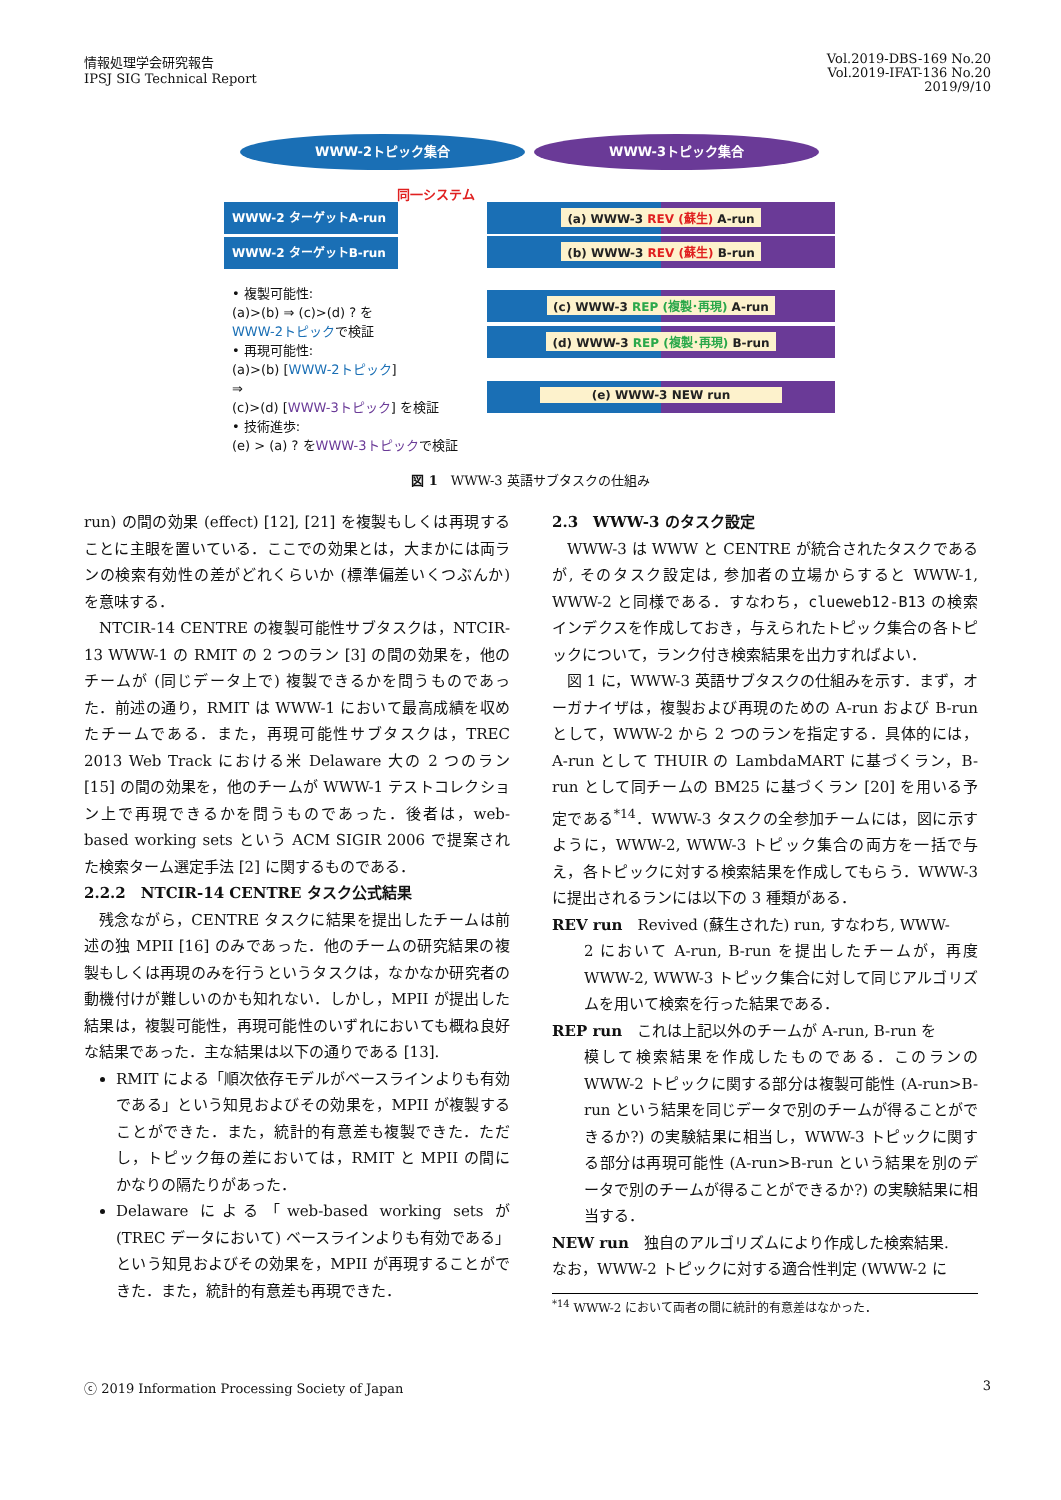情報処理学会研究報告
IPSJ SIG Technical Report
Vol.2019-DBS-169 No.20
Vol.2019-IFAT-136 No.20
2019/9/10
WWW-2トピック集合 WWW-3トピック集合
同一システム
WWW-2 ターゲットA-run
WWW-2 ターゲットB-run
(a) WWW-3 REV (蘇生) A-run
(b) WWW-3 REV (蘇生) B-run
(c) WWW-3 REP (複製･再現) A-run
(d) WWW-3 REP (複製･再現) B-run
(e) WWW-3 NEW run
• 複製可能性:
(a)>(b) ⇒ (c)>(d) ? を
WWW-2トピックで検証
• 再現可能性:
(a)>(b) [WWW-2トピック]
⇒
(c)>(d) [WWW-3トピック] を検証
• 技術進歩:
(e) > (a) ? をWWW-3トピックで検証
図 1　WWW-3 英語サブタスクの仕組み
run) の間の効果 (effect) [12], [21] を複製もしくは再現することに主眼を置いている．ここでの効果とは，大まかには両ランの検索有効性の差がどれくらいか (標準偏差いくつぶんか) を意味する．
NTCIR-14 CENTRE の複製可能性サブタスクは，NTCIR-13 WWW-1 の RMIT の 2 つのラン [3] の間の効果を，他のチームが (同じデータ上で) 複製できるかを問うものであった．前述の通り，RMIT は WWW-1 において最高成績を収めたチームである．また，再現可能性サブタスクは，TREC 2013 Web Track における米 Delaware 大の 2 つのラン [15] の間の効果を，他のチームが WWW-1 テストコレクション上で再現できるかを問うものであった．後者は，web-based working sets という ACM SIGIR 2006 で提案された検索ターム選定手法 [2] に関するものである．
2.2.2　NTCIR-14 CENTRE タスク公式結果
残念ながら，CENTRE タスクに結果を提出したチームは前述の独 MPII [16] のみであった．他のチームの研究結果の複製もしくは再現のみを行うというタスクは，なかなか研究者の動機付けが難しいのかも知れない．しかし，MPII が提出した結果は，複製可能性，再現可能性のいずれにおいても概ね良好な結果であった．主な結果は以下の通りである [13].
RMIT による「順次依存モデルがベースラインよりも有効である」という知見およびその効果を，MPII が複製することができた．また，統計的有意差も複製できた．ただし，トピック毎の差においては，RMIT と MPII の間にかなりの隔たりがあった．
Delaware による「web-based working sets が (TREC データにおいて) ベースラインよりも有効である」という知見およびその効果を，MPII が再現することができた．また，統計的有意差も再現できた．
2.3　WWW-3 のタスク設定
WWW-3 は WWW と CENTRE が統合されたタスクであるが, そのタスク設定は, 参加者の立場からすると WWW-1, WWW-2 と同様である．すなわち，clueweb12-B13 の検索インデクスを作成しておき，与えられたトピック集合の各トピックについて，ランク付き検索結果を出力すればよい．
図 1 に，WWW-3 英語サブタスクの仕組みを示す．まず，オーガナイザは，複製および再現のための A-run および B-run として，WWW-2 から 2 つのランを指定する．具体的には，A-run として THUIR の LambdaMART に基づくラン，B-run として同チームの BM25 に基づくラン [20] を用いる予定である<sup>*14</sup>．WWW-3 タスクの全参加チームには，図に示すように，WWW-2, WWW-3 トピック集合の両方を一括で与え，各トピックに対する検索結果を作成してもらう．WWW-3 に提出されるランには以下の 3 種類がある．
REV run　Revived (蘇生された) run, すなわち, WWW-
2 において A-run, B-run を提出したチームが，再度 WWW-2, WWW-3 トピック集合に対して同じアルゴリズムを用いて検索を行った結果である．
REP run　これは上記以外のチームが A-run, B-run を
模して検索結果を作成したものである．このランの WWW-2 トピックに関する部分は複製可能性 (A-run>B-run という結果を同じデータで別のチームが得ることができるか?) の実験結果に相当し，WWW-3 トピックに関する部分は再現可能性 (A-run>B-run という結果を別のデータで別のチームが得ることができるか?) の実験結果に相当する．
NEW run　独自のアルゴリズムにより作成した検索結果.
なお，WWW-2 トピックに対する適合性判定 (WWW-2 に
<sup>*14</sup> WWW-2 において両者の間に統計的有意差はなかった．
ⓒ 2019 Information Processing Society of Japan 3